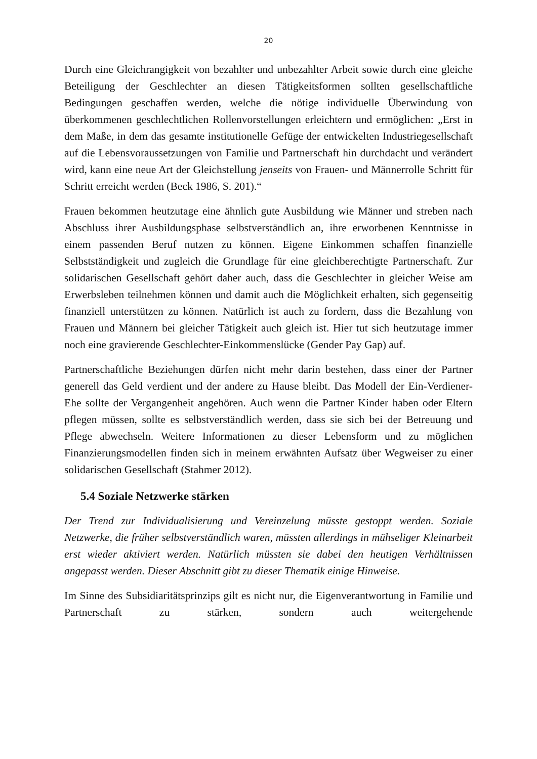20
Durch eine Gleichrangigkeit von bezahlter und unbezahlter Arbeit sowie durch eine gleiche Beteiligung der Geschlechter an diesen Tätigkeitsformen sollten gesellschaftliche Bedingungen geschaffen werden, welche die nötige individuelle Überwindung von überkommenen geschlechtlichen Rollenvorstellungen erleichtern und ermöglichen: „Erst in dem Maße, in dem das gesamte institutionelle Gefüge der entwickelten Industriegesellschaft auf die Lebensvoraussetzungen von Familie und Partnerschaft hin durchdacht und verändert wird, kann eine neue Art der Gleichstellung jenseits von Frauen- und Männerrolle Schritt für Schritt erreicht werden (Beck 1986, S. 201).“
Frauen bekommen heutzutage eine ähnlich gute Ausbildung wie Männer und streben nach Abschluss ihrer Ausbildungsphase selbstverständlich an, ihre erworbenen Kenntnisse in einem passenden Beruf nutzen zu können. Eigene Einkommen schaffen finanzielle Selbstständigkeit und zugleich die Grundlage für eine gleichberechtigte Partnerschaft. Zur solidarischen Gesellschaft gehört daher auch, dass die Geschlechter in gleicher Weise am Erwerbsleben teilnehmen können und damit auch die Möglichkeit erhalten, sich gegenseitig finanziell unterstützen zu können. Natürlich ist auch zu fordern, dass die Bezahlung von Frauen und Männern bei gleicher Tätigkeit auch gleich ist. Hier tut sich heutzutage immer noch eine gravierende Geschlechter-Einkommenslücke (Gender Pay Gap) auf.
Partnerschaftliche Beziehungen dürfen nicht mehr darin bestehen, dass einer der Partner generell das Geld verdient und der andere zu Hause bleibt. Das Modell der Ein-Verdiener-Ehe sollte der Vergangenheit angehören. Auch wenn die Partner Kinder haben oder Eltern pflegen müssen, sollte es selbstverständlich werden, dass sie sich bei der Betreuung und Pflege abwechseln. Weitere Informationen zu dieser Lebensform und zu möglichen Finanzierungsmodellen finden sich in meinem erwähnten Aufsatz über Wegweiser zu einer solidarischen Gesellschaft (Stahmer 2012).
5.4 Soziale Netzwerke stärken
Der Trend zur Individualisierung und Vereinzelung müsste gestoppt werden. Soziale Netzwerke, die früher selbstverständlich waren, müssten allerdings in mühseliger Kleinarbeit erst wieder aktiviert werden. Natürlich müssten sie dabei den heutigen Verhältnissen angepasst werden. Dieser Abschnitt gibt zu dieser Thematik einige Hinweise.
Im Sinne des Subsidiaritätsprinzips gilt es nicht nur, die Eigenverantwortung in Familie und Partnerschaft zu stärken, sondern auch weitergehende